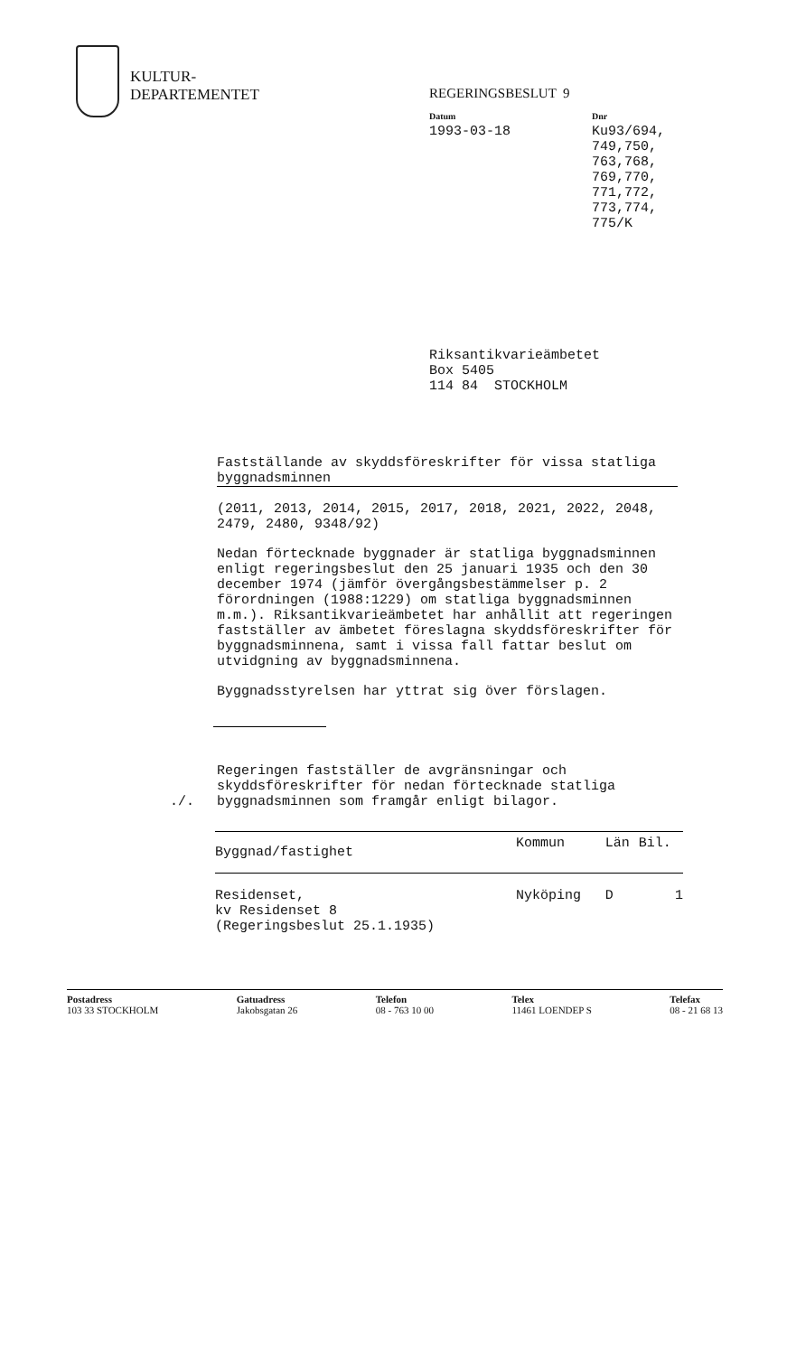KULTUR-
DEPARTEMENTET
REGERINGSBESLUT 9
Datum
1993-03-18
Dnr
Ku93/694,
749,750,
763,768,
769,770,
771,772,
773,774,
775/K
Riksantikvarieämbetet
Box 5405
114 84 STOCKHOLM
Fastställande av skyddsföreskrifter för vissa statliga byggnadsminnen
(2011, 2013, 2014, 2015, 2017, 2018, 2021, 2022, 2048, 2479, 2480, 9348/92)
Nedan förtecknade byggnader är statliga byggnadsminnen enligt regeringsbeslut den 25 januari 1935 och den 30 december 1974 (jämför övergångsbestämmelser p. 2 förordningen (1988:1229) om statliga byggnadsminnen m.m.). Riksantikvarieämbetet har anhållit att regeringen fastställer av ämbetet föreslagna skyddsföreskrifter för byggnadsminnena, samt i vissa fall fattar beslut om utvidgning av byggnadsminnena.
Byggnadsstyrelsen har yttrat sig över förslagen.
Regeringen fastställer de avgränsningar och skyddsföreskrifter för nedan förtecknade statliga
./.
byggnadsminnen som framgår enligt bilagor.
| Byggnad/fastighet | Kommun | Län | Bil. |
| --- | --- | --- | --- |
| Residenset, kv Residenset 8 (Regeringsbeslut 25.1.1935) | Nyköping | D | 1 |
Postadress
103 33 STOCKHOLM
Gatuadress
Jakobsgatan 26
Telefon
08 - 763 10 00
Telex
11461 LOENDEP S
Telefax
08 - 21 68 13